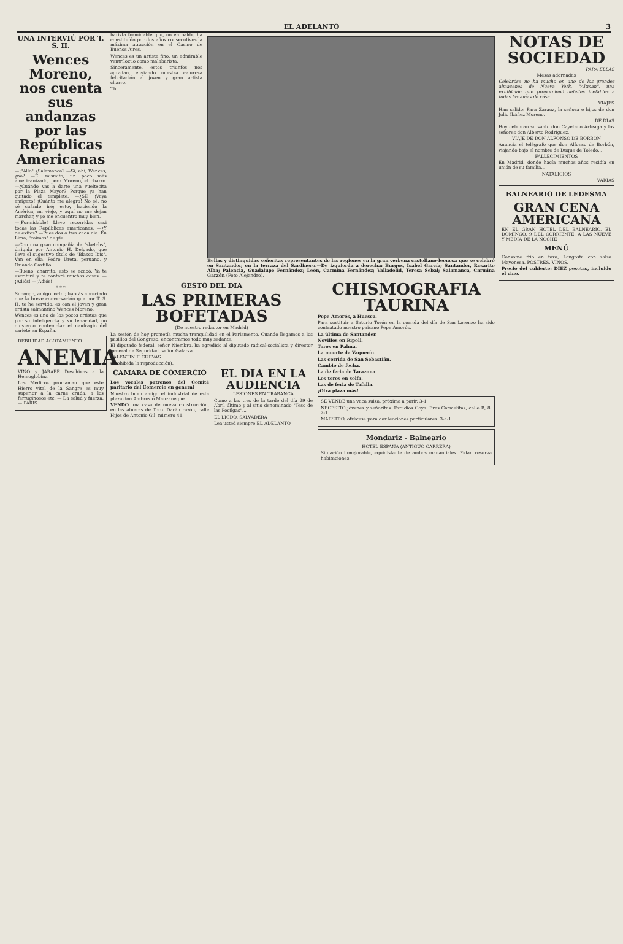EL ADELANTO 3
UNA INTERVIÚ POR T. S. H.
Wences Moreno, nos cuenta sus andanzas por las Repúblicas Americanas
—¡"Allo" ¿Salamanca? —Sí; ahí, Wences, ¿nó? —El mismito, un poco más americanizado, pero Moreno, el charro. —¿Cuándo vas a darte una vueltecita por la Plaza Mayor? Porque ya han quitado el templete. —¿Sí? ¡Vaya amigazo! ¡Cuánto me alegro! No sé; no sé cuándo iré; estoy haciendo la América, mi viejo, y aquí no me dejan marchar, y yo me encuentro muy bien.
—¡Formidable! Llevo recorridas casi todas las Repúblicas americanas. —¿Y de éxitos? —Pues dos o tres cada día. En Lima, "caímos" de pie.
—Con una gran compañía de "sketchs", dirigida por Antonio H. Delgado, que lleva el sugestivo título de "Blasco Ibis". Van en ella, Pedro Ureta, peruano, y Orlando Castillo...
—Bueno, charrito, esto se acabó. Ya te escribiré y te contaré muchas cosas. —¡Adiós! —¡Adiós!
* * *
Supongo, amigo lector, habrás apreciado que la breve conversación que por T. S. H. te he servido, es con el joven y gran artista salmantino Wences Moreno.
Wences es uno de los pocos artistas que por su inteligencia y su tenacidad, no quisieron contemplar el naufragio del variété en España.
DEBILIDAD AGOTAMIENTO
ANEMIA
VINO y JARABE Deschiens a la Hemoglobina
Los Médicos proclaman que este Hierro vital de la Sangre es muy superior a la carne cruda, a los ferruginosos etc. — Da salud y fuerza. — PARIS
barista formidable que, no en balde, ha constituído por dos años consecutivos la máxima atracción en el Casino de Buenos Aires.
Wences es un artista fino, un admirable ventrílocuo como malabarista.
Sinceramente, estos triunfos nos agradan, enviando nuestra calurosa felicitación al joven y gran artista charro.
Th.
Bellas y distinguidas señoritas representantes de las regiones en la gran verbena castellano-leonesa que se celebró en Santander, en la terraza del Sardinero.—De izquierda a derecha: Burgos, Isabel García; Santander, Rosarito Alba; Palencia, Guadalupe Fernández; León, Carmina Fernández; Valladolid, Teresa Sebal; Salamanca, Carmina Garzón (Foto Alejandro).
GESTO DEL DIA
LAS PRIMERAS BOFETADAS
(De nuestro redactor en Madrid)
La sesión de hoy prometía mucha tranquilidad en el Parlamento. Cuando llegamos a los pasillos del Congreso, encontramos todo muy sedante.
El diputado federal, señor Niembro, ha agredido al diputado radical-socialista y director general de Seguridad, señor Galarza.
VALENTIN F. CUEVAS
(Prohibida la reproducción).
CAMARA DE COMERCIO
Los vocales patronos del Comité paritario del Comercio en general
Nuestro buen amigo el industrial de esta plaza don Ambrosio Manzaneque...
VENDO una casa de nueva construcción, en las afueras de Toro. Darán razón, calle Hijos de Antonio Gil, número 41.
EL DIA EN LA AUDIENCIA
LESIONES EN TRABANCA
Como a las tres de la tarde del día 29 de Abril último y al sitio denominado "Teso de las Pocilgas"...
EL LICDO. SALVADERA
Lea usted siempre EL ADELANTO
CHISMOGRAFIA TAURINA
Pepe Amorós, a Huesca.
Para sustituir a Saturio Torón en la corrida del día de San Lorenzo ha sido contratado nuestro paisano Pepe Amorós.
La última de Santander.
Novillos en Ripoll.
Toros en Palma.
La muerte de Vaquerín.
Las corrida de San Sebastián.
Cambio de fecha.
La de feria de Tarazona.
Los toros en solfa.
Las de feria de Tafalla.
¡Otra plaza más!
SE VENDE una vaca suiza, próxima a parir. 3-1
NECESITO jóvenes y señoritas. Estudios Goya. Eras Carmelitas, calle B, 8. 2-1
MAESTRO, ofrécese para dar lecciones particulares. 3-a-1
Mondariz - Balneario
HOTEL ESPAÑA (ANTIGUO CARRERA)
Situación inmejorable, equidistante de ambos manantiales. Pídan reserva habitaciones.
NOTAS DE SOCIEDAD
PARA ELLAS
Mesas adornadas
Celebróse no ha mucho en uno de los grandes almacenes de Nueva York, "Altman", una exhibición que proporcionó deleites inefables a todas las amas de casa.
VIAJES
Han salido: Para Zarauz, la señora e hijos de don Julio Ibáñez Moreno.
DE DIAS
Hoy celebran su santo don Cayetano Arteaga y los señores don Alberto Rodríguez.
VIAJE DE DON ALFONSO DE BORBON
Anuncia el telégrafo que don Alfonso de Borbón, viajando bajo el nombre de Duque de Toledo...
FALLECIMIENTOS
En Madrid, donde hacía muchos años residía en unión de su familia...
NATALICIOS
VARIAS
BALNEARIO DE LEDESMA
GRAN CENA AMERICANA
EN EL GRAN HOTEL DEL BALNEARIO, EL DOMINGO, 9 DEL CORRIENTE, A LAS NUEVE Y MEDIA DE LA NOCHE
MENÚ
Consomé frío en taza, Langosta con salsa Mayonesa. POSTRES. VINOS.
Precio del cubierto: DIEZ pesetas, incluido el vino.